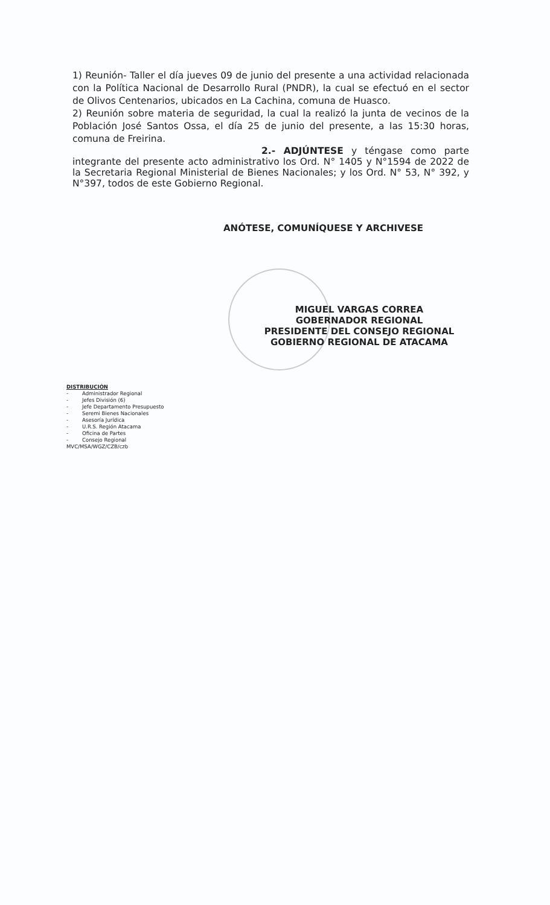1) Reunión- Taller el día jueves 09 de junio del presente a una actividad relacionada con la Política Nacional de Desarrollo Rural (PNDR), la cual se efectuó en el sector de Olivos Centenarios, ubicados en La Cachina, comuna de Huasco.
2) Reunión sobre materia de seguridad, la cual la realizó la junta de vecinos de la Población José Santos Ossa, el día 25 de junio del presente, a las 15:30 horas, comuna de Freirina.
2.- ADJÚNTESE y téngase como parte integrante del presente acto administrativo los Ord. N° 1405 y N°1594 de 2022 de la Secretaria Regional Ministerial de Bienes Nacionales; y los Ord. N° 53, N° 392, y N°397, todos de este Gobierno Regional.
ANÓTESE, COMUNÍQUESE Y ARCHIVESE
MIGUEL VARGAS CORREA
GOBERNADOR REGIONAL
PRESIDENTE DEL CONSEJO REGIONAL
GOBIERNO REGIONAL DE ATACAMA
DISTRIBUCIÓN
- Administrador Regional
- Jefes División (6)
- Jefe Departamento Presupuesto
- Seremi Bienes Nacionales
- Asesoría Jurídica
- U.R.S. Región Atacama
- Oficina de Partes
- Consejo Regional
MVC/MSA/WGZ/CZB/czb